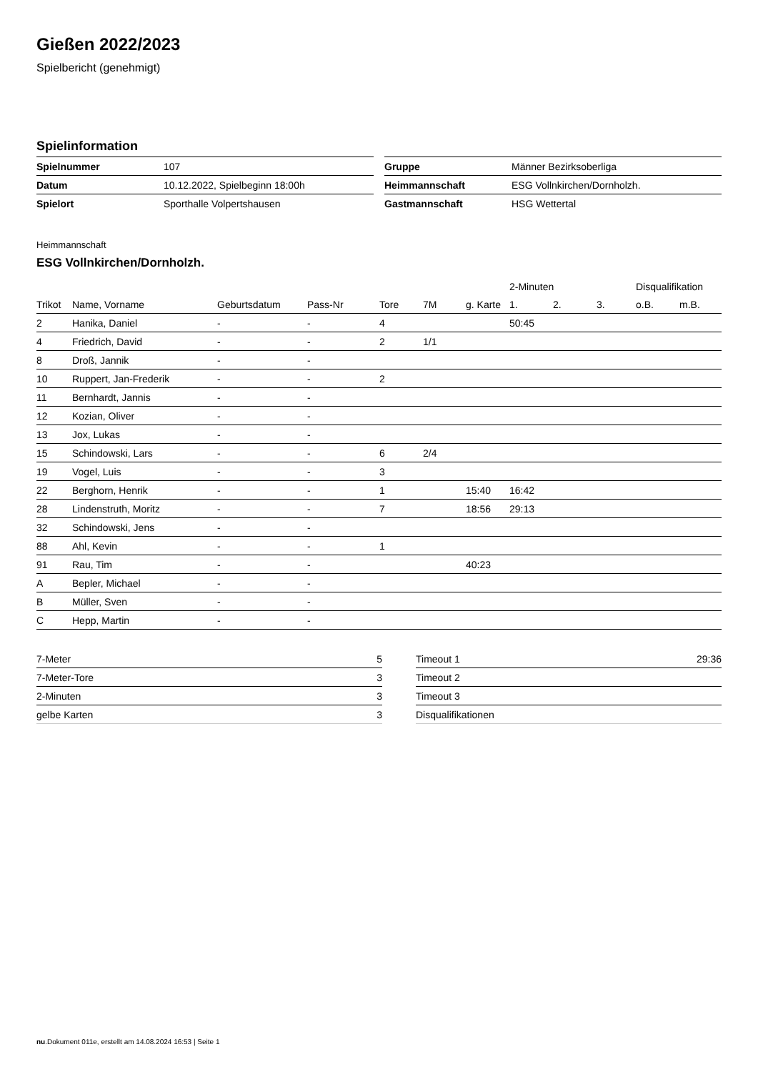Gießen 2022/2023
Spielbericht (genehmigt)
Spielinformation
| Spielnummer | 107 |
| Datum | 10.12.2022, Spielbeginn 18:00h |
| Spielort | Sporthalle Volpertshausen |
| Gruppe | Männer Bezirksoberliga |
| Heimmannschaft | ESG Vollnkirchen/Dornholzh. |
| Gastmannschaft | HSG Wettertal |
Heimmannschaft
ESG Vollnkirchen/Dornholzh.
| | | | | | | | 2-Minuten | | | Disqualifikation | |
| --- | --- | --- | --- | --- | --- | --- | --- | --- | --- | --- | --- |
| Trikot | Name, Vorname | Geburtsdatum | Pass-Nr | Tore | 7M | g. Karte | 1. | 2. | 3. | o.B. | m.B. |
| 2 | Hanika, Daniel | - | - | 4 | | | 50:45 | | | | |
| 4 | Friedrich, David | - | - | 2 | 1/1 | | | | | | |
| 8 | Droß, Jannik | - | - | | | | | | | | |
| 10 | Ruppert, Jan-Frederik | - | - | 2 | | | | | | | |
| 11 | Bernhardt, Jannis | - | - | | | | | | | | |
| 12 | Kozian, Oliver | - | - | | | | | | | | |
| 13 | Jox, Lukas | - | - | | | | | | | | |
| 15 | Schindowski, Lars | - | - | 6 | 2/4 | | | | | | |
| 19 | Vogel, Luis | - | - | 3 | | | | | | | |
| 22 | Berghorn, Henrik | - | - | 1 | | 15:40 | 16:42 | | | | |
| 28 | Lindenstruth, Moritz | - | - | 7 | | 18:56 | 29:13 | | | | |
| 32 | Schindowski, Jens | - | - | | | | | | | | |
| 88 | Ahl, Kevin | - | - | 1 | | | | | | | |
| 91 | Rau, Tim | - | - | | | 40:23 | | | | | |
| A | Bepler, Michael | - | - | | | | | | | | |
| B | Müller, Sven | - | - | | | | | | | | |
| C | Hepp, Martin | - | - | | | | | | | | |
| 7-Meter | 5 |
| 7-Meter-Tore | 3 |
| 2-Minuten | 3 |
| gelbe Karten | 3 |
| Timeout 1 | 29:36 |
| Timeout 2 | |
| Timeout 3 | |
| Disqualifikationen | |
nu.Dokument 011e, erstellt am 14.08.2024 16:53 | Seite 1